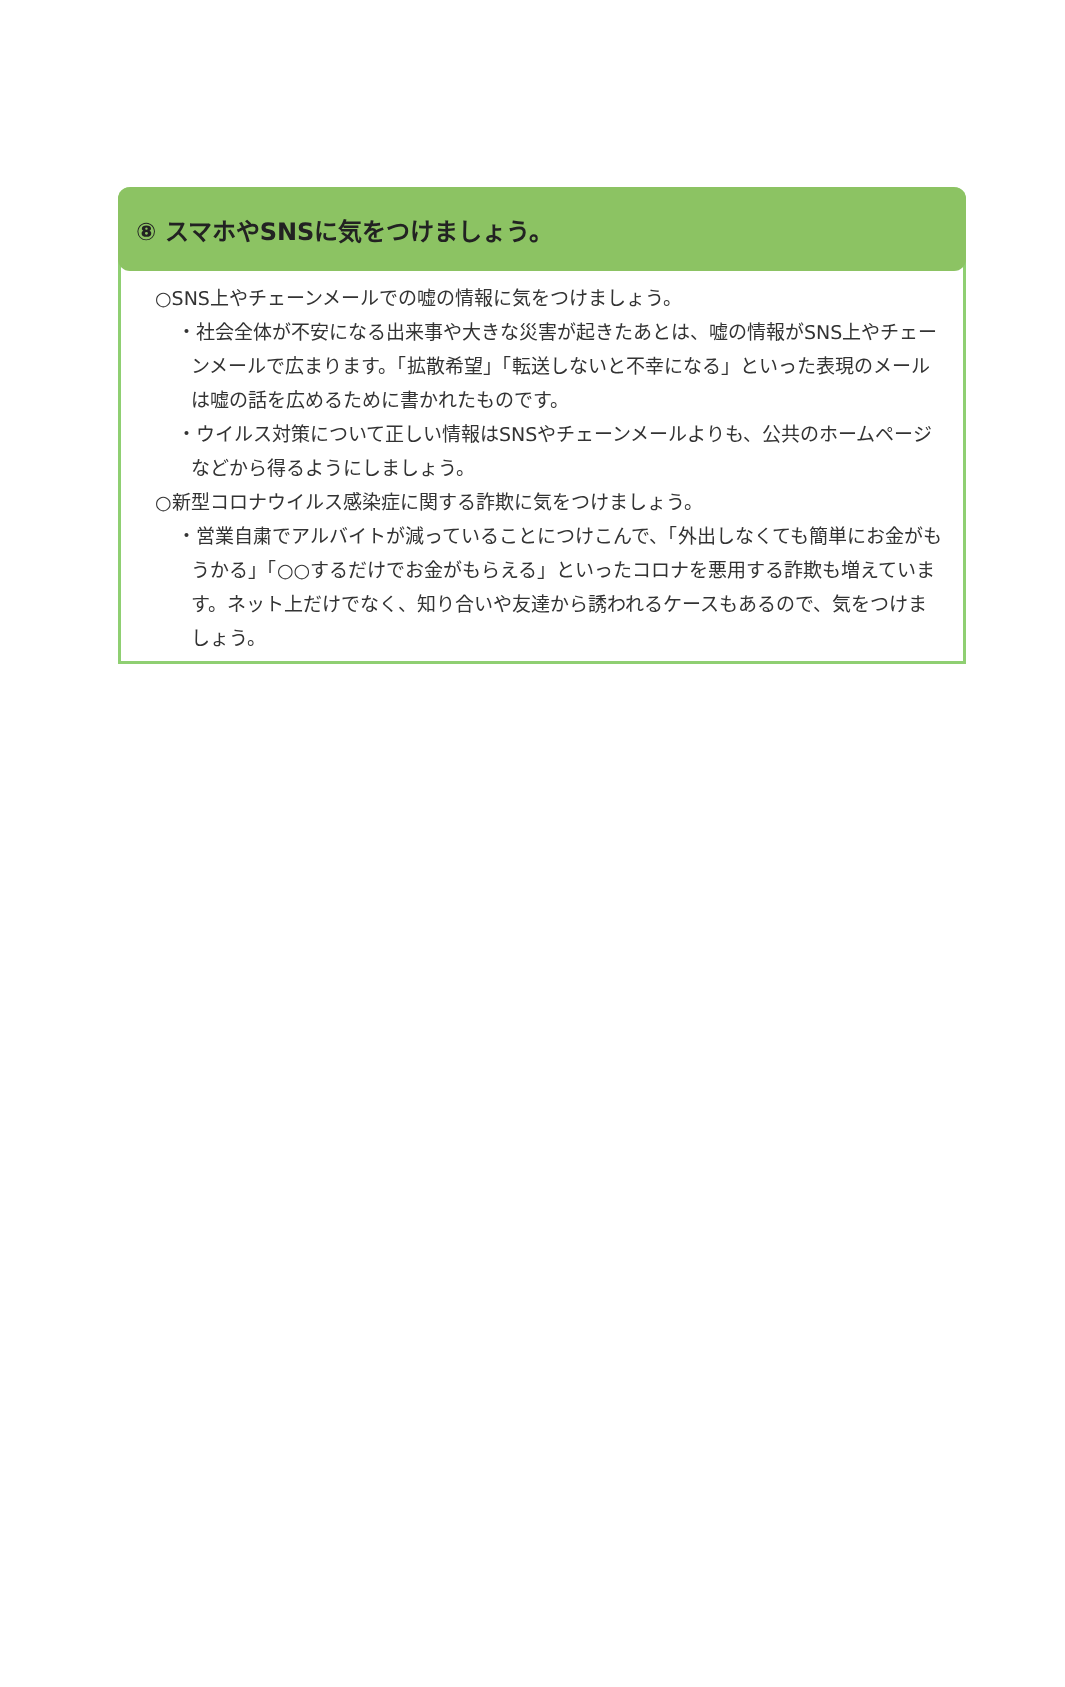⑧ スマホやSNSに気をつけましょう。
○SNS上やチェーンメールでの嘘の情報に気をつけましょう。
・社会全体が不安になる出来事や大きな災害が起きたあとは、嘘の情報がSNS上やチェーンメールで広まります。「拡散希望」「転送しないと不幸になる」といった表現のメールは嘘の話を広めるために書かれたものです。
・ウイルス対策について正しい情報はSNSやチェーンメールよりも、公共のホームページなどから得るようにしましょう。
○新型コロナウイルス感染症に関する詐欺に気をつけましょう。
・営業自粛でアルバイトが減っていることにつけこんで、「外出しなくても簡単にお金がもうかる」「○○するだけでお金がもらえる」といったコロナを悪用する詐欺も増えています。ネット上だけでなく、知り合いや友達から誘われるケースもあるので、気をつけましょう。